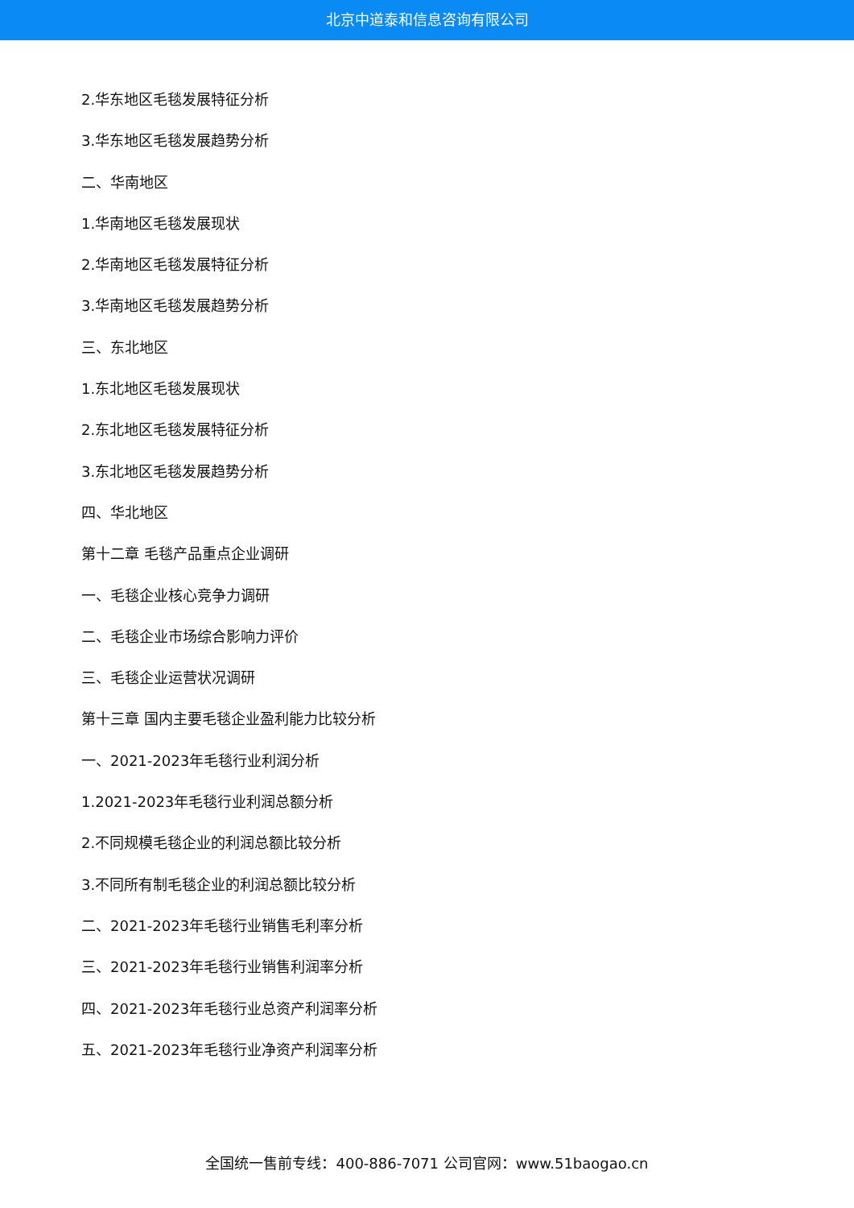北京中道泰和信息咨询有限公司
2.华东地区毛毯发展特征分析
3.华东地区毛毯发展趋势分析
二、华南地区
1.华南地区毛毯发展现状
2.华南地区毛毯发展特征分析
3.华南地区毛毯发展趋势分析
三、东北地区
1.东北地区毛毯发展现状
2.东北地区毛毯发展特征分析
3.东北地区毛毯发展趋势分析
四、华北地区
第十二章 毛毯产品重点企业调研
一、毛毯企业核心竞争力调研
二、毛毯企业市场综合影响力评价
三、毛毯企业运营状况调研
第十三章 国内主要毛毯企业盈利能力比较分析
一、2021-2023年毛毯行业利润分析
1.2021-2023年毛毯行业利润总额分析
2.不同规模毛毯企业的利润总额比较分析
3.不同所有制毛毯企业的利润总额比较分析
二、2021-2023年毛毯行业销售毛利率分析
三、2021-2023年毛毯行业销售利润率分析
四、2021-2023年毛毯行业总资产利润率分析
五、2021-2023年毛毯行业净资产利润率分析
全国统一售前专线：400-886-7071 公司官网：www.51baogao.cn